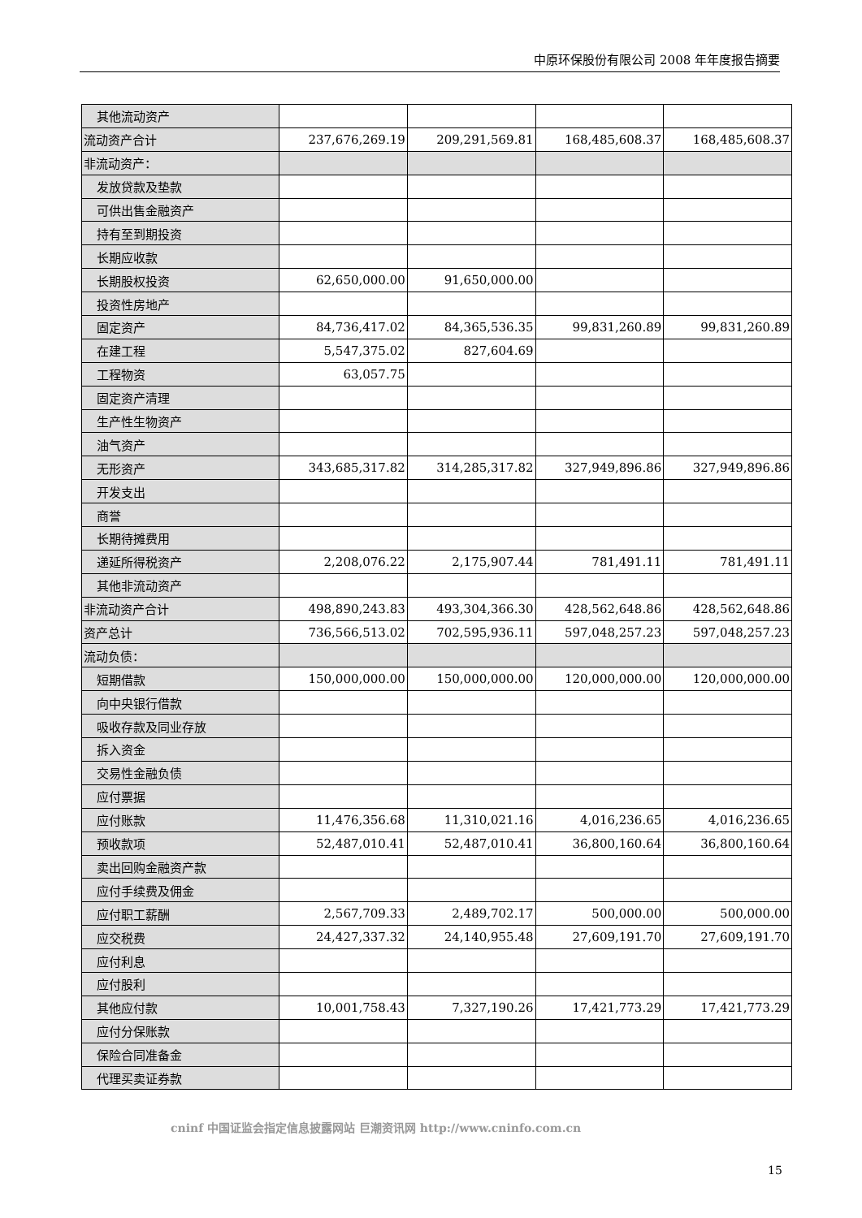中原环保股份有限公司 2008 年年度报告摘要
| 其他流动资产 | | | | |
| 流动资产合计 | 237,676,269.19 | 209,291,569.81 | 168,485,608.37 | 168,485,608.37 |
| 非流动资产： | | | | |
| 发放贷款及垫款 | | | | |
| 可供出售金融资产 | | | | |
| 持有至到期投资 | | | | |
| 长期应收款 | | | | |
| 长期股权投资 | 62,650,000.00 | 91,650,000.00 | | |
| 投资性房地产 | | | | |
| 固定资产 | 84,736,417.02 | 84,365,536.35 | 99,831,260.89 | 99,831,260.89 |
| 在建工程 | 5,547,375.02 | 827,604.69 | | |
| 工程物资 | 63,057.75 | | | |
| 固定资产清理 | | | | |
| 生产性生物资产 | | | | |
| 油气资产 | | | | |
| 无形资产 | 343,685,317.82 | 314,285,317.82 | 327,949,896.86 | 327,949,896.86 |
| 开发支出 | | | | |
| 商誉 | | | | |
| 长期待摊费用 | | | | |
| 递延所得税资产 | 2,208,076.22 | 2,175,907.44 | 781,491.11 | 781,491.11 |
| 其他非流动资产 | | | | |
| 非流动资产合计 | 498,890,243.83 | 493,304,366.30 | 428,562,648.86 | 428,562,648.86 |
| 资产总计 | 736,566,513.02 | 702,595,936.11 | 597,048,257.23 | 597,048,257.23 |
| 流动负债： | | | | |
| 短期借款 | 150,000,000.00 | 150,000,000.00 | 120,000,000.00 | 120,000,000.00 |
| 向中央银行借款 | | | | |
| 吸收存款及同业存放 | | | | |
| 拆入资金 | | | | |
| 交易性金融负债 | | | | |
| 应付票据 | | | | |
| 应付账款 | 11,476,356.68 | 11,310,021.16 | 4,016,236.65 | 4,016,236.65 |
| 预收款项 | 52,487,010.41 | 52,487,010.41 | 36,800,160.64 | 36,800,160.64 |
| 卖出回购金融资产款 | | | | |
| 应付手续费及佣金 | | | | |
| 应付职工薪酬 | 2,567,709.33 | 2,489,702.17 | 500,000.00 | 500,000.00 |
| 应交税费 | 24,427,337.32 | 24,140,955.48 | 27,609,191.70 | 27,609,191.70 |
| 应付利息 | | | | |
| 应付股利 | | | | |
| 其他应付款 | 10,001,758.43 | 7,327,190.26 | 17,421,773.29 | 17,421,773.29 |
| 应付分保账款 | | | | |
| 保险合同准备金 | | | | |
| 代理买卖证券款 | | | | |
cninf 中国证监会指定信息披露网站 巨潮资讯网 http://www.cninfo.com.cn
15